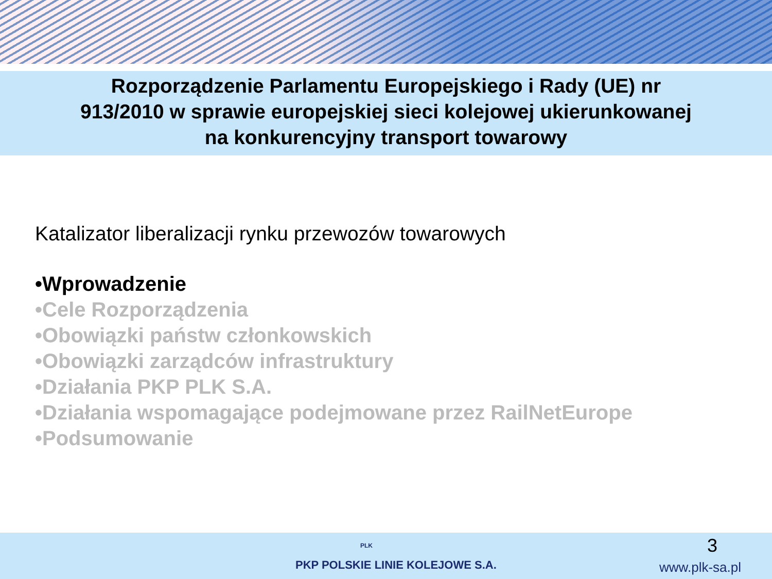Rozporządzenie Parlamentu Europejskiego i Rady (UE) nr
913/2010 w sprawie europejskiej sieci kolejowej ukierunkowanej
na konkurencyjny transport towarowy
Katalizator liberalizacji rynku przewozów towarowych
•Wprowadzenie
•Cele Rozporządzenia
•Obowiązki państw członkowskich
•Obowiązki zarządców infrastruktury
•Działania PKP PLK S.A.
•Działania wspomagające podejmowane przez RailNetEurope
•Podsumowanie
3 PLK
PKP POLSKIE LINIE KOLEJOWE S.A.
www.plk-sa.pl